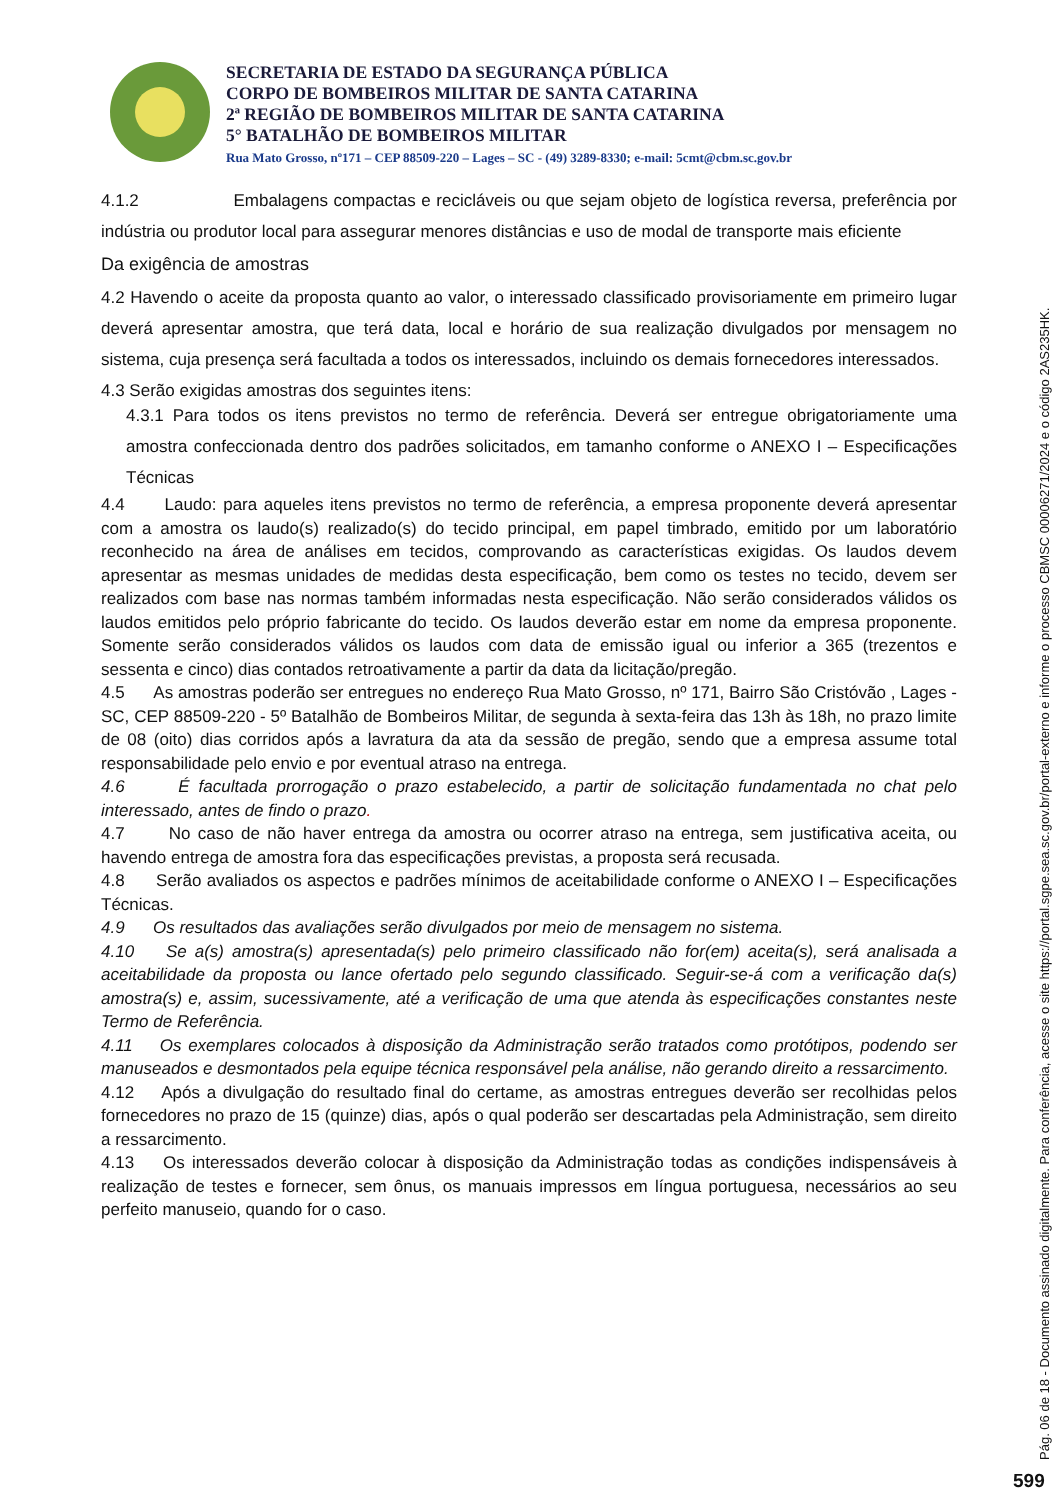SECRETARIA DE ESTADO DA SEGURANÇA PÚBLICA
CORPO DE BOMBEIROS MILITAR DE SANTA CATARINA
2ª REGIÃO DE BOMBEIROS MILITAR DE SANTA CATARINA
5° BATALHÃO DE BOMBEIROS MILITAR
Rua Mato Grosso, nº171 – CEP 88509-220 – Lages – SC - (49) 3289-8330; e-mail: 5cmt@cbm.sc.gov.br
4.1.2 Embalagens compactas e recicláveis ou que sejam objeto de logística reversa, preferência por indústria ou produtor local para assegurar menores distâncias e uso de modal de transporte mais eficiente
Da exigência de amostras
4.2 Havendo o aceite da proposta quanto ao valor, o interessado classificado provisoriamente em primeiro lugar deverá apresentar amostra, que terá data, local e horário de sua realização divulgados por mensagem no sistema, cuja presença será facultada a todos os interessados, incluindo os demais fornecedores interessados.
4.3 Serão exigidas amostras dos seguintes itens:
4.3.1 Para todos os itens previstos no termo de referência. Deverá ser entregue obrigatoriamente uma amostra confeccionada dentro dos padrões solicitados, em tamanho conforme o ANEXO I – Especificações Técnicas
4.4 Laudo: para aqueles itens previstos no termo de referência, a empresa proponente deverá apresentar com a amostra os laudo(s) realizado(s) do tecido principal, em papel timbrado, emitido por um laboratório reconhecido na área de análises em tecidos, comprovando as características exigidas. Os laudos devem apresentar as mesmas unidades de medidas desta especificação, bem como os testes no tecido, devem ser realizados com base nas normas também informadas nesta especificação. Não serão considerados válidos os laudos emitidos pelo próprio fabricante do tecido. Os laudos deverão estar em nome da empresa proponente. Somente serão considerados válidos os laudos com data de emissão igual ou inferior a 365 (trezentos e sessenta e cinco) dias contados retroativamente a partir da data da licitação/pregão.
4.5 As amostras poderão ser entregues no endereço Rua Mato Grosso, nº 171, Bairro São Cristóvão , Lages - SC, CEP 88509-220 - 5º Batalhão de Bombeiros Militar, de segunda à sexta-feira das 13h às 18h, no prazo limite de 08 (oito) dias corridos após a lavratura da ata da sessão de pregão, sendo que a empresa assume total responsabilidade pelo envio e por eventual atraso na entrega.
4.6 É facultada prorrogação o prazo estabelecido, a partir de solicitação fundamentada no chat pelo interessado, antes de findo o prazo.
4.7 No caso de não haver entrega da amostra ou ocorrer atraso na entrega, sem justificativa aceita, ou havendo entrega de amostra fora das especificações previstas, a proposta será recusada.
4.8 Serão avaliados os aspectos e padrões mínimos de aceitabilidade conforme o ANEXO I – Especificações Técnicas.
4.9 Os resultados das avaliações serão divulgados por meio de mensagem no sistema.
4.10 Se a(s) amostra(s) apresentada(s) pelo primeiro classificado não for(em) aceita(s), será analisada a aceitabilidade da proposta ou lance ofertado pelo segundo classificado. Seguir-se-á com a verificação da(s) amostra(s) e, assim, sucessivamente, até a verificação de uma que atenda às especificações constantes neste Termo de Referência.
4.11 Os exemplares colocados à disposição da Administração serão tratados como protótipos, podendo ser manuseados e desmontados pela equipe técnica responsável pela análise, não gerando direito a ressarcimento.
4.12 Após a divulgação do resultado final do certame, as amostras entregues deverão ser recolhidas pelos fornecedores no prazo de 15 (quinze) dias, após o qual poderão ser descartadas pela Administração, sem direito a ressarcimento.
4.13 Os interessados deverão colocar à disposição da Administração todas as condições indispensáveis à realização de testes e fornecer, sem ônus, os manuais impressos em língua portuguesa, necessários ao seu perfeito manuseio, quando for o caso.
Pág. 06 de 18 - Documento assinado digitalmente. Para conferência, acesse o site https://portal.sgpe.sea.sc.gov.br/portal-externo e informe o processo CBMSC 00006271/2024 e o código 2AS235HK.
599